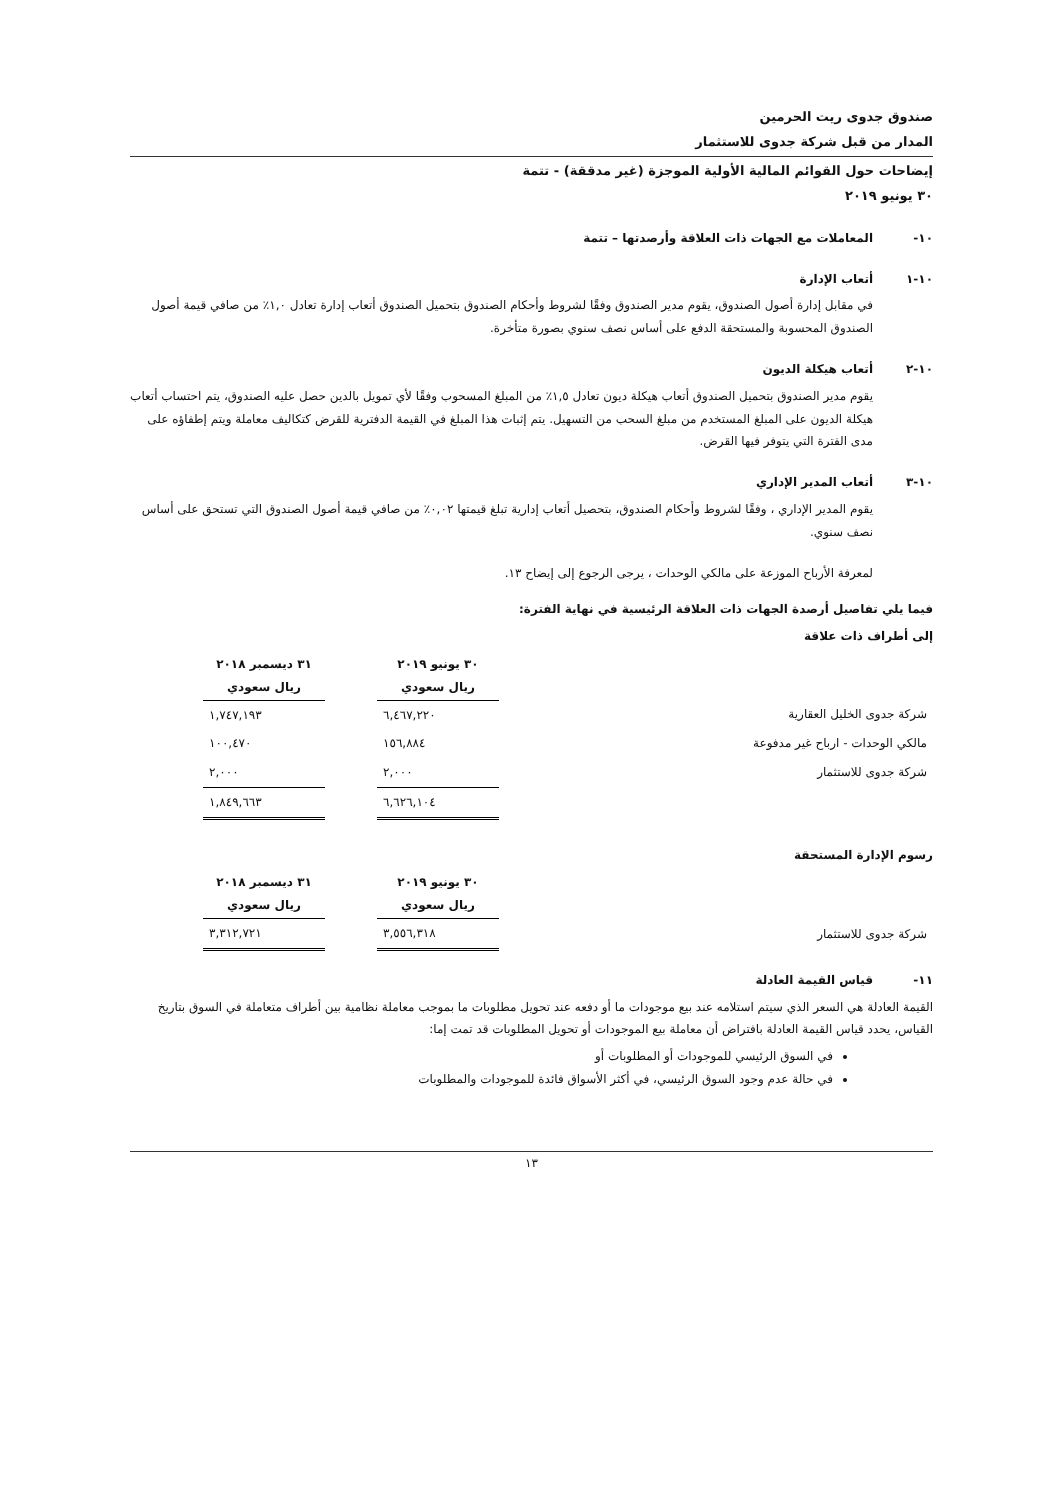صندوق جدوى ريت الحرمين
المدار من قبل شركة جدوى للاستثمار
إيضاحات حول القوائم المالية الأولية الموجزة (غير مدققة) - تتمة
٣٠ يونيو ٢٠١٩
١٠- المعاملات مع الجهات ذات العلاقة وأرصدتها – تتمة
١٠-١ أتعاب الإدارة
في مقابل إدارة أصول الصندوق، يقوم مدير الصندوق وفقًا لشروط وأحكام الصندوق بتحميل الصندوق أتعاب إدارة تعادل ١,٠٪ من صافي قيمة أصول الصندوق المحسوبة والمستحقة الدفع على أساس نصف سنوي بصورة متأخرة.
١٠-٢ أتعاب هيكلة الديون
يقوم مدير الصندوق بتحميل الصندوق أتعاب هيكلة ديون تعادل ١,٥٪ من المبلغ المسحوب وفقًا لأي تمويل بالدين حصل عليه الصندوق، يتم احتساب أتعاب هيكلة الديون على المبلغ المستخدم من مبلغ السحب من التسهيل. يتم إثبات هذا المبلغ في القيمة الدفترية للقرض كتكاليف معاملة ويتم إطفاؤه على مدى الفترة التي يتوفر فيها القرض.
١٠-٣ أتعاب المدير الإداري
يقوم المدير الإداري ، وفقًا لشروط وأحكام الصندوق، بتحصيل أتعاب إدارية تبلغ قيمتها ٠,٠٢٪ من صافي قيمة أصول الصندوق التي تستحق على أساس نصف سنوي.
لمعرفة الأرباح الموزعة على مالكي الوحدات ، يرجى الرجوع إلى إيضاح ١٣.
فيما يلي تفاصيل أرصدة الجهات ذات العلاقة الرئيسية في نهاية الفترة:
إلى أطراف ذات علاقة
| | ٣٠ يونيو ٢٠١٩ ريال سعودي | | ٣١ ديسمبر ٢٠١٨ ريال سعودي |
| شركة جدوى الخليل العقارية | ٦,٤٦٧,٢٢٠ | | ١,٧٤٧,١٩٣ |
| مالكي الوحدات - ارباح غير مدفوعة | ١٥٦,٨٨٤ | | ١٠٠,٤٧٠ |
| شركة جدوى للاستثمار | ٢,٠٠٠ | | ٢,٠٠٠ |
| | ٦,٦٢٦,١٠٤ | | ١,٨٤٩,٦٦٣ |
رسوم الإدارة المستحقة
| | ٣٠ يونيو ٢٠١٩ ريال سعودي | | ٣١ ديسمبر ٢٠١٨ ريال سعودي |
| شركة جدوى للاستثمار | ٣,٥٥٦,٣١٨ | | ٣,٣١٢,٧٢١ |
١١- قياس القيمة العادلة
القيمة العادلة هي السعر الذي سيتم استلامه عند بيع موجودات ما أو دفعه عند تحويل مطلوبات ما بموجب معاملة نظامية بين أطراف متعاملة في السوق بتاريخ القياس، يحدد قياس القيمة العادلة بافتراض أن معاملة بيع الموجودات أو تحويل المطلوبات قد تمت إما:
في السوق الرئيسي للموجودات أو المطلوبات أو
في حالة عدم وجود السوق الرئيسي، في أكثر الأسواق فائدة للموجودات والمطلوبات
١٣